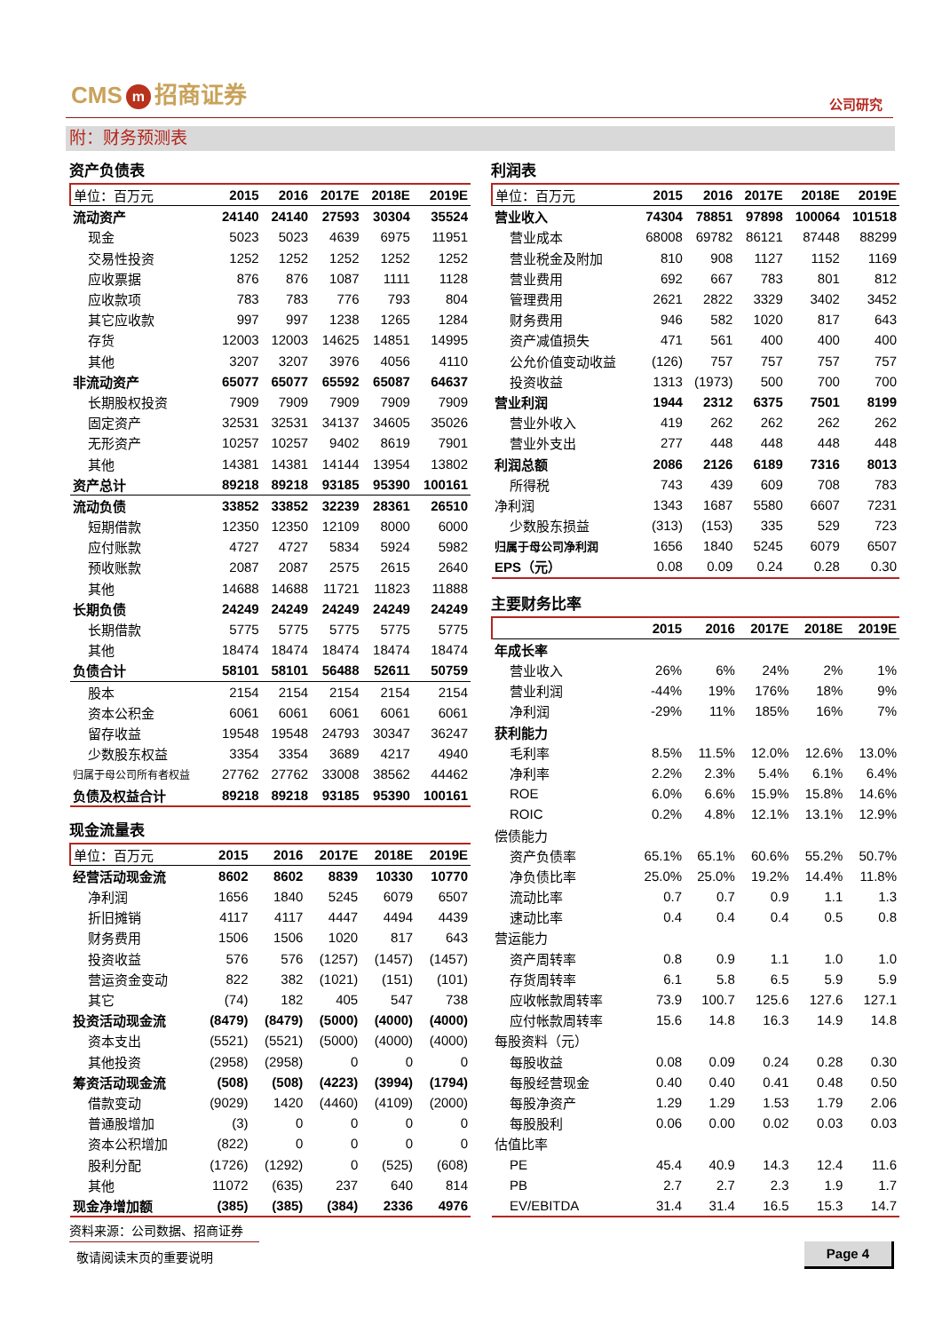CMS m 招商证券 公司研究
附：财务预测表
资产负债表
| 单位：百万元 | 2015 | 2016 | 2017E | 2018E | 2019E |
| --- | --- | --- | --- | --- | --- |
| 流动资产 | 24140 | 24140 | 27593 | 30304 | 35524 |
| 现金 | 5023 | 5023 | 4639 | 6975 | 11951 |
| 交易性投资 | 1252 | 1252 | 1252 | 1252 | 1252 |
| 应收票据 | 876 | 876 | 1087 | 1111 | 1128 |
| 应收款项 | 783 | 783 | 776 | 793 | 804 |
| 其它应收款 | 997 | 997 | 1238 | 1265 | 1284 |
| 存货 | 12003 | 12003 | 14625 | 14851 | 14995 |
| 其他 | 3207 | 3207 | 3976 | 4056 | 4110 |
| 非流动资产 | 65077 | 65077 | 65592 | 65087 | 64637 |
| 长期股权投资 | 7909 | 7909 | 7909 | 7909 | 7909 |
| 固定资产 | 32531 | 32531 | 34137 | 34605 | 35026 |
| 无形资产 | 10257 | 10257 | 9402 | 8619 | 7901 |
| 其他 | 14381 | 14381 | 14144 | 13954 | 13802 |
| 资产总计 | 89218 | 89218 | 93185 | 95390 | 100161 |
| 流动负债 | 33852 | 33852 | 32239 | 28361 | 26510 |
| 短期借款 | 12350 | 12350 | 12109 | 8000 | 6000 |
| 应付账款 | 4727 | 4727 | 5834 | 5924 | 5982 |
| 预收账款 | 2087 | 2087 | 2575 | 2615 | 2640 |
| 其他 | 14688 | 14688 | 11721 | 11823 | 11888 |
| 长期负债 | 24249 | 24249 | 24249 | 24249 | 24249 |
| 长期借款 | 5775 | 5775 | 5775 | 5775 | 5775 |
| 其他 | 18474 | 18474 | 18474 | 18474 | 18474 |
| 负债合计 | 58101 | 58101 | 56488 | 52611 | 50759 |
| 股本 | 2154 | 2154 | 2154 | 2154 | 2154 |
| 资本公积金 | 6061 | 6061 | 6061 | 6061 | 6061 |
| 留存收益 | 19548 | 19548 | 24793 | 30347 | 36247 |
| 少数股东权益 | 3354 | 3354 | 3689 | 4217 | 4940 |
| 归属于母公司所有者权益 | 27762 | 27762 | 33008 | 38562 | 44462 |
| 负债及权益合计 | 89218 | 89218 | 93185 | 95390 | 100161 |
现金流量表
| 单位：百万元 | 2015 | 2016 | 2017E | 2018E | 2019E |
| --- | --- | --- | --- | --- | --- |
| 经营活动现金流 | 8602 | 8602 | 8839 | 10330 | 10770 |
| 净利润 | 1656 | 1840 | 5245 | 6079 | 6507 |
| 折旧摊销 | 4117 | 4117 | 4447 | 4494 | 4439 |
| 财务费用 | 1506 | 1506 | 1020 | 817 | 643 |
| 投资收益 | 576 | 576 | (1257) | (1457) | (1457) |
| 营运资金变动 | 822 | 382 | (1021) | (151) | (101) |
| 其它 | (74) | 182 | 405 | 547 | 738 |
| 投资活动现金流 | (8479) | (8479) | (5000) | (4000) | (4000) |
| 资本支出 | (5521) | (5521) | (5000) | (4000) | (4000) |
| 其他投资 | (2958) | (2958) | 0 | 0 | 0 |
| 筹资活动现金流 | (508) | (508) | (4223) | (3994) | (1794) |
| 借款变动 | (9029) | 1420 | (4460) | (4109) | (2000) |
| 普通股增加 | (3) | 0 | 0 | 0 | 0 |
| 资本公积增加 | (822) | 0 | 0 | 0 | 0 |
| 股利分配 | (1726) | (1292) | 0 | (525) | (608) |
| 其他 | 11072 | (635) | 237 | 640 | 814 |
| 现金净增加额 | (385) | (385) | (384) | 2336 | 4976 |
资料来源：公司数据、招商证券
利润表
| 单位：百万元 | 2015 | 2016 | 2017E | 2018E | 2019E |
| --- | --- | --- | --- | --- | --- |
| 营业收入 | 74304 | 78851 | 97898 | 100064 | 101518 |
| 营业成本 | 68008 | 69782 | 86121 | 87448 | 88299 |
| 营业税金及附加 | 810 | 908 | 1127 | 1152 | 1169 |
| 营业费用 | 692 | 667 | 783 | 801 | 812 |
| 管理费用 | 2621 | 2822 | 3329 | 3402 | 3452 |
| 财务费用 | 946 | 582 | 1020 | 817 | 643 |
| 资产减值损失 | 471 | 561 | 400 | 400 | 400 |
| 公允价值变动收益 | (126) | 757 | 757 | 757 | 757 |
| 投资收益 | 1313 | (1973) | 500 | 700 | 700 |
| 营业利润 | 1944 | 2312 | 6375 | 7501 | 8199 |
| 营业外收入 | 419 | 262 | 262 | 262 | 262 |
| 营业外支出 | 277 | 448 | 448 | 448 | 448 |
| 利润总额 | 2086 | 2126 | 6189 | 7316 | 8013 |
| 所得税 | 743 | 439 | 609 | 708 | 783 |
| 净利润 | 1343 | 1687 | 5580 | 6607 | 7231 |
| 少数股东损益 | (313) | (153) | 335 | 529 | 723 |
| 归属于母公司净利润 | 1656 | 1840 | 5245 | 6079 | 6507 |
| EPS（元） | 0.08 | 0.09 | 0.24 | 0.28 | 0.30 |
主要财务比率
| | 2015 | 2016 | 2017E | 2018E | 2019E |
| --- | --- | --- | --- | --- | --- |
| 年成长率 | | | | | |
| 营业收入 | 26% | 6% | 24% | 2% | 1% |
| 营业利润 | -44% | 19% | 176% | 18% | 9% |
| 净利润 | -29% | 11% | 185% | 16% | 7% |
| 获利能力 | | | | | |
| 毛利率 | 8.5% | 11.5% | 12.0% | 12.6% | 13.0% |
| 净利率 | 2.2% | 2.3% | 5.4% | 6.1% | 6.4% |
| ROE | 6.0% | 6.6% | 15.9% | 15.8% | 14.6% |
| ROIC | 0.2% | 4.8% | 12.1% | 13.1% | 12.9% |
| 偿债能力 | | | | | |
| 资产负债率 | 65.1% | 65.1% | 60.6% | 55.2% | 50.7% |
| 净负债比率 | 25.0% | 25.0% | 19.2% | 14.4% | 11.8% |
| 流动比率 | 0.7 | 0.7 | 0.9 | 1.1 | 1.3 |
| 速动比率 | 0.4 | 0.4 | 0.4 | 0.5 | 0.8 |
| 营运能力 | | | | | |
| 资产周转率 | 0.8 | 0.9 | 1.1 | 1.0 | 1.0 |
| 存货周转率 | 6.1 | 5.8 | 6.5 | 5.9 | 5.9 |
| 应收帐款周转率 | 73.9 | 100.7 | 125.6 | 127.6 | 127.1 |
| 应付帐款周转率 | 15.6 | 14.8 | 16.3 | 14.9 | 14.8 |
| 每股资料（元） | | | | | |
| 每股收益 | 0.08 | 0.09 | 0.24 | 0.28 | 0.30 |
| 每股经营现金 | 0.40 | 0.40 | 0.41 | 0.48 | 0.50 |
| 每股净资产 | 1.29 | 1.29 | 1.53 | 1.79 | 2.06 |
| 每股股利 | 0.06 | 0.00 | 0.02 | 0.03 | 0.03 |
| 估值比率 | | | | | |
| PE | 45.4 | 40.9 | 14.3 | 12.4 | 11.6 |
| PB | 2.7 | 2.7 | 2.3 | 1.9 | 1.7 |
| EV/EBITDA | 31.4 | 31.4 | 16.5 | 15.3 | 14.7 |
敬请阅读末页的重要说明 Page 4